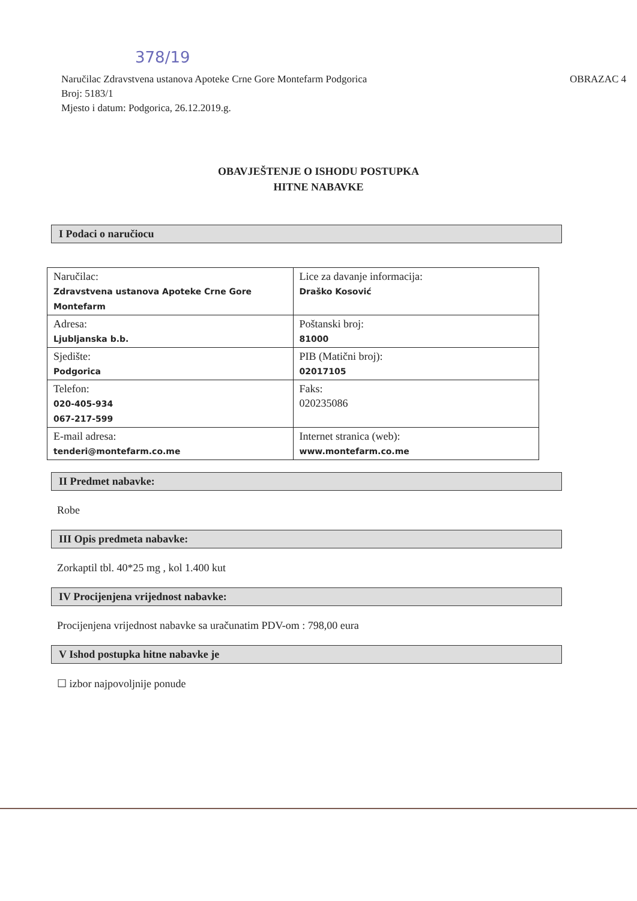378/19
Naručilac Zdravstvena ustanova Apoteke Crne Gore Montefarm Podgorica
Broj: 5183/1
Mjesto i datum: Podgorica, 26.12.2019.g.
OBRAZAC 4
OBAVJEŠTENJE O ISHODU POSTUPKA
HITNE NABAVKE
I Podaci o naručiocu
| Naručilac: Zdravstvena ustanova Apoteke Crne Gore Montefarm | Lice za davanje informacija: Draško Kosović |
| Adresa: Ljubljanska b.b. | Poštanski broj: 81000 |
| Sjedište: Podgorica | PIB (Matični broj): 02017105 |
| Telefon: 020-405-934 067-217-599 | Faks: 020235086 |
| E-mail adresa: tenderi@montefarm.co.me | Internet stranica (web): www.montefarm.co.me |
II Predmet nabavke:
Robe
III Opis predmeta nabavke:
Zorkaptil tbl. 40*25 mg , kol 1.400 kut
IV Procijenjena vrijednost nabavke:
Procijenjena vrijednost nabavke sa uračunatim PDV-om : 798,00 eura
V Ishod postupka hitne nabavke je
☐ izbor najpovoljnije ponude